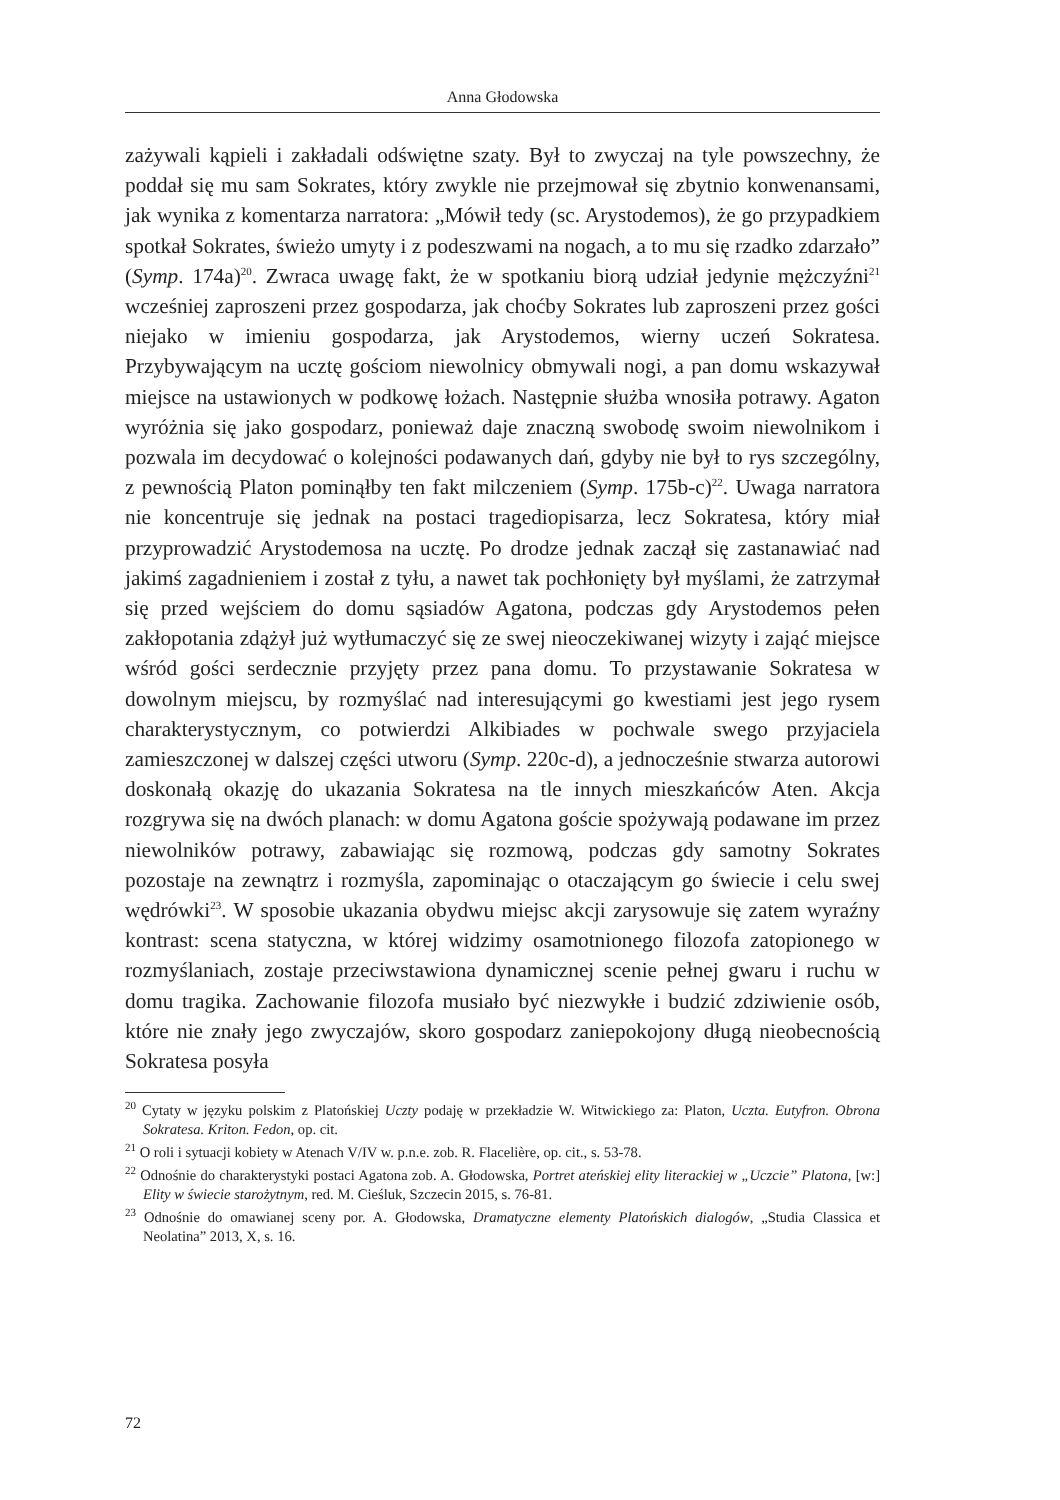Anna Głodowska
zażywali kąpieli i zakładali odświętne szaty. Był to zwyczaj na tyle powszechny, że poddał się mu sam Sokrates, który zwykle nie przejmował się zbytnio konwenansami, jak wynika z komentarza narratora: „Mówił tedy (sc. Arystodemos), że go przypadkiem spotkał Sokrates, świeżo umyty i z podeszwami na nogach, a to mu się rzadko zdarzało” (Symp. 174a)<sup>20</sup>. Zwraca uwagę fakt, że w spotkaniu biorą udział jedynie mężczyźni<sup>21</sup> wcześniej zaproszeni przez gospodarza, jak choćby Sokrates lub zaproszeni przez gości niejako w imieniu gospodarza, jak Arystodemos, wierny uczeń Sokratesa. Przybywającym na ucztę gościom niewolnicy obmywali nogi, a pan domu wskazywał miejsce na ustawionych w podkowę łożach. Następnie służba wnosiła potrawy. Agaton wyróżnia się jako gospodarz, ponieważ daje znaczną swobodę swoim niewolnikom i pozwala im decydować o kolejności podawanych dań, gdyby nie był to rys szczególny, z pewnością Platon pominąłby ten fakt milczeniem (Symp. 175b-c)<sup>22</sup>. Uwaga narratora nie koncentruje się jednak na postaci tragediopisarza, lecz Sokratesa, który miał przyprowadzić Arystodemosa na ucztę. Po drodze jednak zaczął się zastanawiać nad jakimś zagadnieniem i został z tyłu, a nawet tak pochłonięty był myślami, że zatrzymał się przed wejściem do domu sąsiadów Agatona, podczas gdy Arystodemos pełen zakłopotania zdążył już wytłumaczyć się ze swej nieoczekiwanej wizyty i zająć miejsce wśród gości serdecznie przyjęty przez pana domu. To przystawanie Sokratesa w dowolnym miejscu, by rozmyślać nad interesującymi go kwestiami jest jego rysem charakterystycznym, co potwierdzi Alkibiades w pochwale swego przyjaciela zamieszczonej w dalszej części utworu (Symp. 220c-d), a jednocześnie stwarza autorowi doskonałą okazję do ukazania Sokratesa na tle innych mieszkańców Aten. Akcja rozgrywa się na dwóch planach: w domu Agatona goście spożywają podawane im przez niewolników potrawy, zabawiając się rozmową, podczas gdy samotny Sokrates pozostaje na zewnątrz i rozmyśla, zapominając o otaczającym go świecie i celu swej wędrówki<sup>23</sup>. W sposobie ukazania obydwu miejsc akcji zarysowuje się zatem wyraźny kontrast: scena statyczna, w której widzimy osamotnionego filozofa zatopionego w rozmyślaniach, zostaje przeciwstawiona dynamicznej scenie pełnej gwaru i ruchu w domu tragika. Zachowanie filozofa musiało być niezwykłe i budzić zdziwienie osób, które nie znały jego zwyczajów, skoro gospodarz zaniepokojony długą nieobecnością Sokratesa posyła
<sup>20</sup> Cytaty w języku polskim z Platońskiej Uczty podaję w przekładzie W. Witwickiego za: Platon, Uczta. Eutyfron. Obrona Sokratesa. Kriton. Fedon, op. cit.
<sup>21</sup> O roli i sytuacji kobiety w Atenach V/IV w. p.n.e. zob. R. Flacelière, op. cit., s. 53-78.
<sup>22</sup> Odnośnie do charakterystyki postaci Agatona zob. A. Głodowska, Portret ateńskiej elity literackiej w „Uczcie” Platona, [w:] Elity w świecie starożytnym, red. M. Cieśluk, Szczecin 2015, s. 76-81.
<sup>23</sup> Odnośnie do omawianej sceny por. A. Głodowska, Dramatyczne elementy Platońskich dialogów, „Studia Classica et Neolatina” 2013, X, s. 16.
72